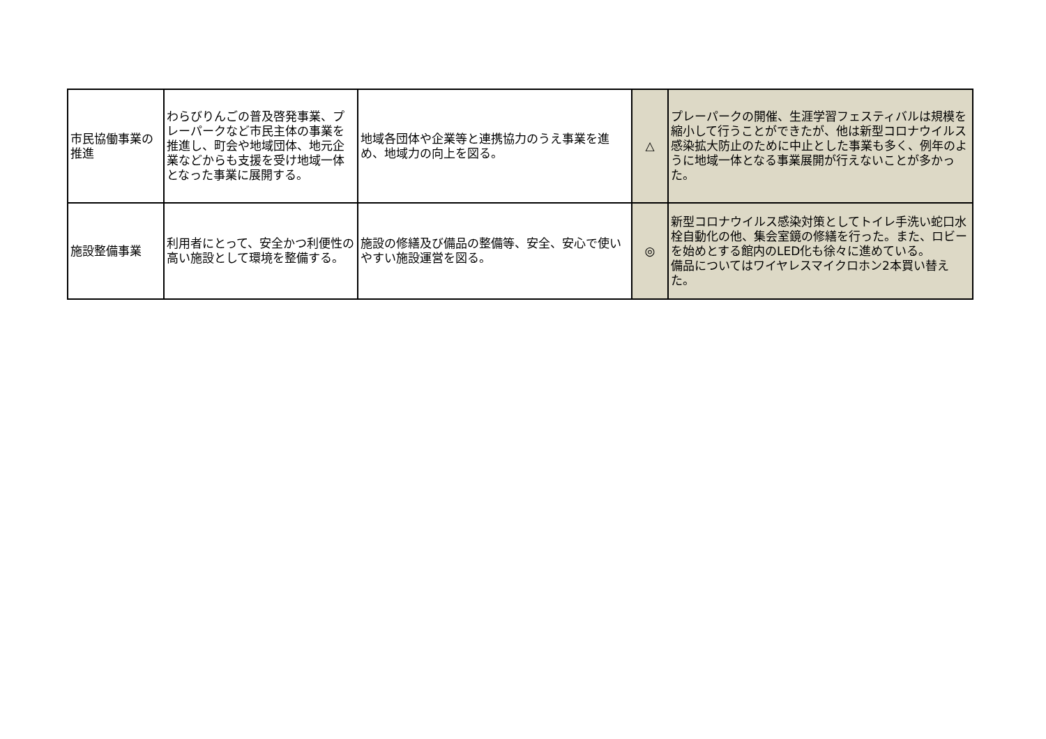| 市民協働事業の推進 | わらびりんごの普及啓発事業、プレーパークなど市民主体の事業を推進し、町会や地域団体、地元企業などからも支援を受け地域一体となった事業に展開する。 | 地域各団体や企業等と連携協力のうえ事業を進め、地域力の向上を図る。 | △ | プレーパークの開催、生涯学習フェスティバルは規模を縮小して行うことができたが、他は新型コロナウイルス感染拡大防止のために中止とした事業も多く、例年のように地域一体となる事業展開が行えないことが多かった。 |
| 施設整備事業 | 利用者にとって、安全かつ利便性の高い施設として環境を整備する。 | 施設の修繕及び備品の整備等、安全、安心で使いやすい施設運営を図る。 | ◎ | 新型コロナウイルス感染対策としてトイレ手洗い蛇口水栓自動化の他、集会室鏡の修繕を行った。また、ロビーを始めとする館内のLED化も徐々に進めている。 備品についてはワイヤレスマイクロホン2本買い替えた。 |